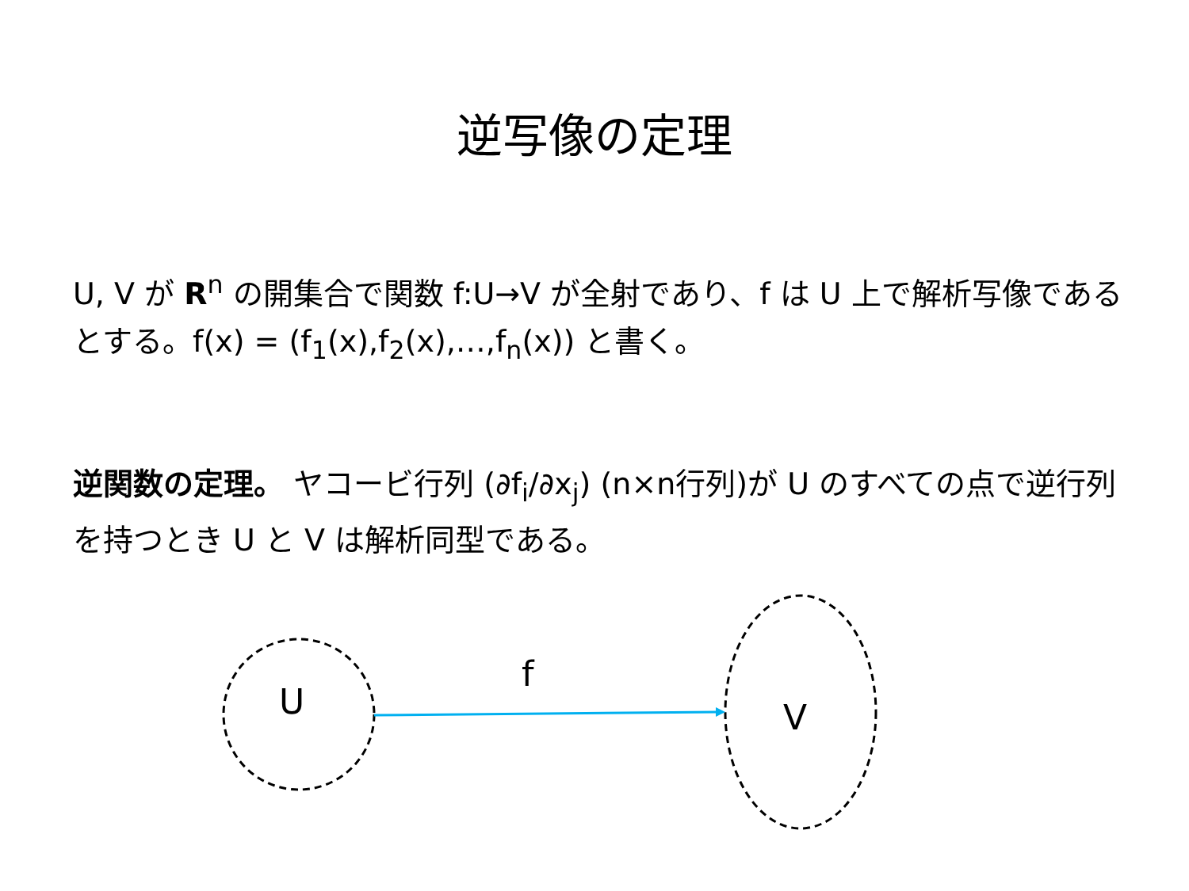逆写像の定理
U, V が R<sup>n</sup> の開集合で関数 f:U→V が全射であり、f は U 上で解析写像であるとする。f(x) = (f<sub>1</sub>(x),f<sub>2</sub>(x),…,f<sub>n</sub>(x)) と書く。
逆関数の定理。 ヤコービ行列 (∂f<sub>i</sub>/∂x<sub>j</sub>) (n×n行列)が U のすべての点で逆行列を持つとき U と V は解析同型である。
U
f
V